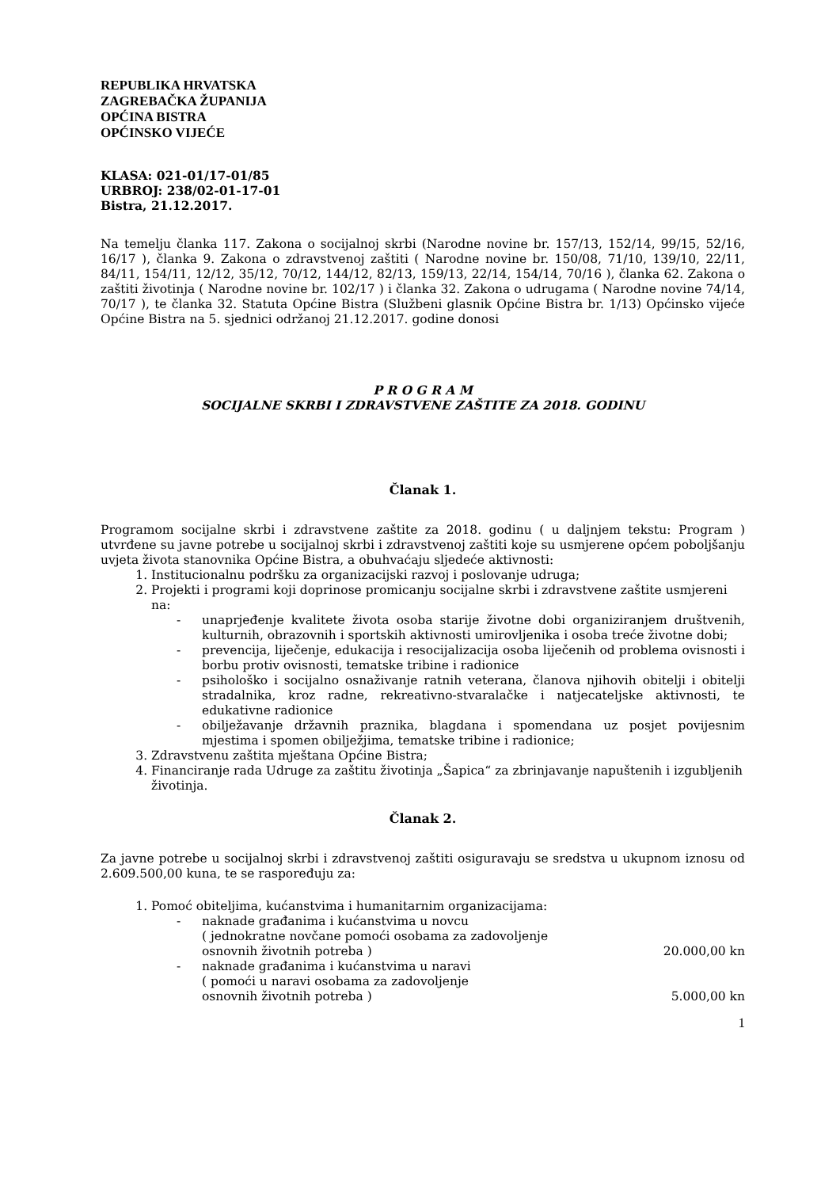REPUBLIKA HRVATSKA
ZAGREBAČKA ŽUPANIJA
OPĆINA BISTRA
OPĆINSKO VIJEĆE
KLASA: 021-01/17-01/85
URBROJ: 238/02-01-17-01
Bistra, 21.12.2017.
Na temelju članka 117. Zakona o socijalnoj skrbi (Narodne novine br. 157/13, 152/14, 99/15, 52/16, 16/17 ), članka 9. Zakona o zdravstvenoj zaštiti ( Narodne novine br. 150/08, 71/10, 139/10, 22/11, 84/11, 154/11, 12/12, 35/12, 70/12, 144/12, 82/13, 159/13, 22/14, 154/14, 70/16 ), članka 62. Zakona o zaštiti životinja ( Narodne novine br. 102/17 ) i članka 32. Zakona o udrugama ( Narodne novine 74/14, 70/17 ), te članka 32. Statuta Općine Bistra (Službeni glasnik Općine Bistra br. 1/13) Općinsko vijeće Općine Bistra na 5. sjednici održanoj 21.12.2017. godine donosi
P R O G R A M
SOCIJALNE SKRBI I ZDRAVSTVENE ZAŠTITE ZA 2018. GODINU
Članak 1.
Programom socijalne skrbi i zdravstvene zaštite za 2018. godinu ( u daljnjem tekstu: Program ) utvrđene su javne potrebe u socijalnoj skrbi i zdravstvenoj zaštiti koje su usmjerene općem poboljšanju uvjeta života stanovnika Općine Bistra, a obuhvaćaju sljedeće aktivnosti:
1. Institucionalnu podršku za organizacijski razvoj i poslovanje udruga;
2. Projekti i programi koji doprinose promicanju socijalne skrbi i zdravstvene zaštite usmjereni na:
- unaprjeđenje kvalitete života osoba starije životne dobi organiziranjem društvenih, kulturnih, obrazovnih i sportskih aktivnosti umirovljenika i osoba treće životne dobi;
- prevencija, liječenje, edukacija i resocijalizacija osoba liječenih od problema ovisnosti i borbu protiv ovisnosti, tematske tribine i radionice
- psihološko i socijalno osnaživanje ratnih veterana, članova njihovih obitelji i obitelji stradalnika, kroz radne, rekreativno-stvaralačke i natjecateljske aktivnosti, te edukativne radionice
- obilježavanje državnih praznika, blagdana i spomendana uz posjet povijesnim mjestima i spomen obilježjima, tematske tribine i radionice;
3. Zdravstvenu zaštita mještana Općine Bistra;
4. Financiranje rada Udruge za zaštitu životinja „Šapica“ za zbrinjavanje napuštenih i izgubljenih životinja.
Članak 2.
Za javne potrebe u socijalnoj skrbi i zdravstvenoj zaštiti osiguravaju se sredstva u ukupnom iznosu od 2.609.500,00 kuna, te se raspoređuju za:
1. Pomoć obiteljima, kućanstvima i humanitarnim organizacijama:
- naknade građanima i kućanstvima u novcu
( jednokratne novčane pomoći osobama za zadovoljenje
osnovnih životnih potreba ) 20.000,00 kn
- naknade građanima i kućanstvima u naravi
( pomoći u naravi osobama za zadovoljenje
osnovnih životnih potreba ) 5.000,00 kn
1